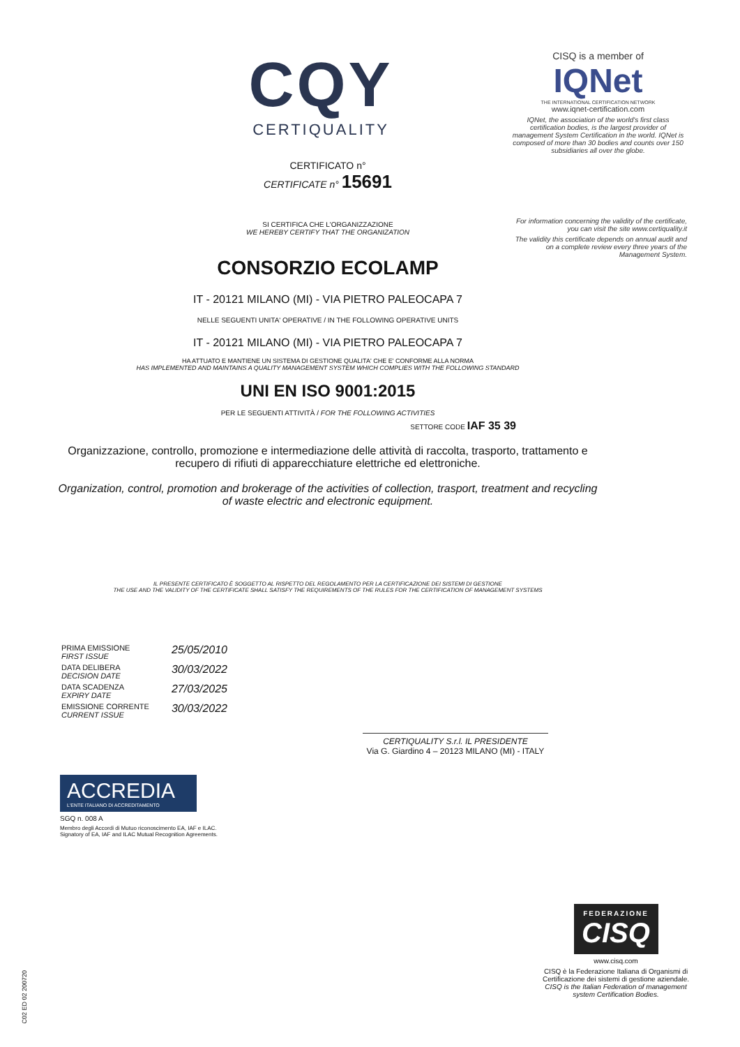CISQ is a member of
IQNet
THE INTERNATIONAL CERTIFICATION NETWORK
www.iqnet-certification.com
IQNet, the association of the world's first class certification bodies, is the largest provider of management System Certification in the world. IQNet is composed of more than 30 bodies and counts over 150 subsidiaries all over the globe.
For information concerning the validity of the certificate, you can visit the site www.certiquality.it
The validity this certificate depends on annual audit and on a complete review every three years of the Management System.
CQY
CERTIQUALITY
CERTIFICATO n°
CERTIFICATE n° 15691
SI CERTIFICA CHE L'ORGANIZZAZIONE
WE HEREBY CERTIFY THAT THE ORGANIZATION
CONSORZIO ECOLAMP
IT - 20121 MILANO (MI) - VIA PIETRO PALEOCAPA 7
NELLE SEGUENTI UNITA' OPERATIVE / IN THE FOLLOWING OPERATIVE UNITS
IT - 20121 MILANO (MI) - VIA PIETRO PALEOCAPA 7
HA ATTUATO E MANTIENE UN SISTEMA DI GESTIONE QUALITA' CHE E' CONFORME ALLA NORMA
HAS IMPLEMENTED AND MAINTAINS A QUALITY MANAGEMENT SYSTEM WHICH COMPLIES WITH THE FOLLOWING STANDARD
UNI EN ISO 9001:2015
PER LE SEGUENTI ATTIVITÀ / FOR THE FOLLOWING ACTIVITIES
SETTORE CODE IAF 35 39
Organizzazione, controllo, promozione e intermediazione delle attività di raccolta, trasporto, trattamento e recupero di rifiuti di apparecchiature elettriche ed elettroniche.
Organization, control, promotion and brokerage of the activities of collection, trasport, treatment and recycling of waste electric and electronic equipment.
IL PRESENTE CERTIFICATO È SOGGETTO AL RISPETTO DEL REGOLAMENTO PER LA CERTIFICAZIONE DEI SISTEMI DI GESTIONE
THE USE AND THE VALIDITY OF THE CERTIFICATE SHALL SATISFY THE REQUIREMENTS OF THE RULES FOR THE CERTIFICATION OF MANAGEMENT SYSTEMS
| PRIMA EMISSIONE FIRST ISSUE | 25/05/2010 |
| DATA DELIBERA DECISION DATE | 30/03/2022 |
| DATA SCADENZA EXPIRY DATE | 27/03/2025 |
| EMISSIONE CORRENTE CURRENT ISSUE | 30/03/2022 |
CERTIQUALITY S.r.l. IL PRESIDENTE
Via G. Giardino 4 – 20123 MILANO (MI) - ITALY
ACCREDIA
L'ENTE ITALIANO DI ACCREDITAMENTO
SGQ n. 008 A
Membro degli Accordi di Mutuo riconoscimento EA, IAF e ILAC.
Signatory of EA, IAF and ILAC Mutual Recognition Agreements.
FEDERAZIONE
CISQ
www.cisq.com
CISQ è la Federazione Italiana di Organismi di Certificazione dei sistemi di gestione aziendale.
CISQ is the Italian Federation of management system Certification Bodies.
C02 ED 02 200720